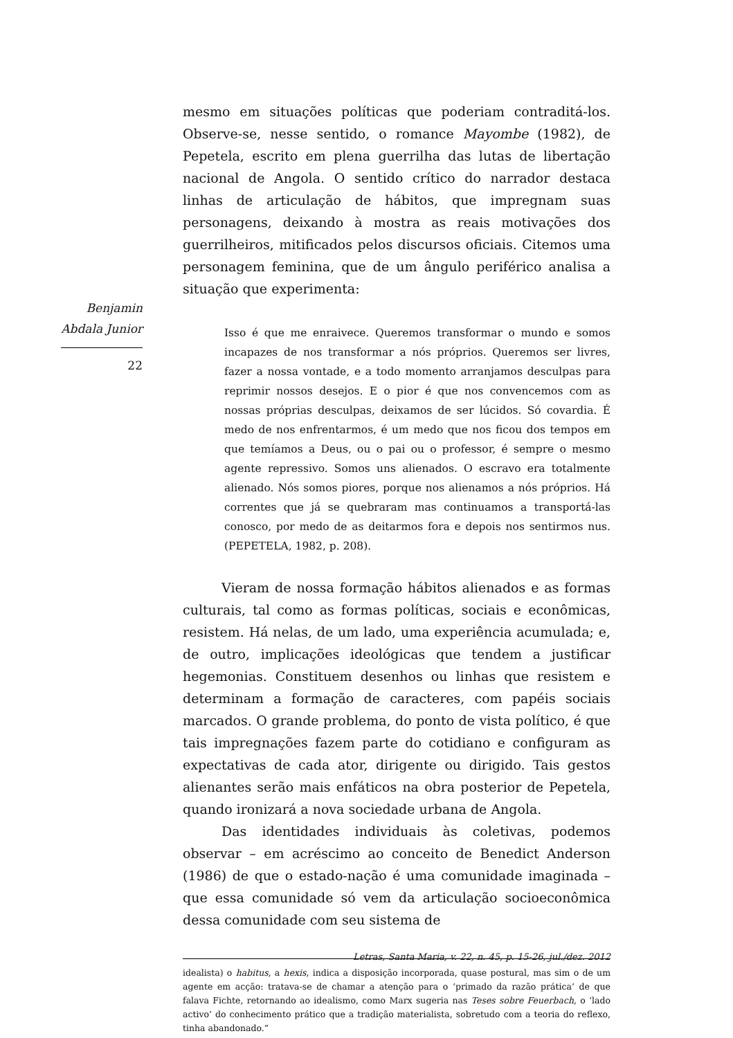Benjamin
Abdala Junior
22
mesmo em situações políticas que poderiam contraditá-los. Observe-se, nesse sentido, o romance Mayombe (1982), de Pepetela, escrito em plena guerrilha das lutas de libertação nacional de Angola. O sentido crítico do narrador destaca linhas de articulação de hábitos, que impregnam suas personagens, deixando à mostra as reais motivações dos guerrilheiros, mitificados pelos discursos oficiais. Citemos uma personagem feminina, que de um ângulo periférico analisa a situação que experimenta:
Isso é que me enraivece. Queremos transformar o mundo e somos incapazes de nos transformar a nós próprios. Queremos ser livres, fazer a nossa vontade, e a todo momento arranjamos desculpas para reprimir nossos desejos. E o pior é que nos convencemos com as nossas próprias desculpas, deixamos de ser lúcidos. Só covardia. É medo de nos enfrentarmos, é um medo que nos ficou dos tempos em que temíamos a Deus, ou o pai ou o professor, é sempre o mesmo agente repressivo. Somos uns alienados. O escravo era totalmente alienado. Nós somos piores, porque nos alienamos a nós próprios. Há correntes que já se quebraram mas continuamos a transportá-las conosco, por medo de as deitarmos fora e depois nos sentirmos nus. (PEPETELA, 1982, p. 208).
Vieram de nossa formação hábitos alienados e as formas culturais, tal como as formas políticas, sociais e econômicas, resistem. Há nelas, de um lado, uma experiência acumulada; e, de outro, implicações ideológicas que tendem a justificar hegemonias. Constituem desenhos ou linhas que resistem e determinam a formação de caracteres, com papéis sociais marcados. O grande problema, do ponto de vista político, é que tais impregnações fazem parte do cotidiano e configuram as expectativas de cada ator, dirigente ou dirigido. Tais gestos alienantes serão mais enfáticos na obra posterior de Pepetela, quando ironizará a nova sociedade urbana de Angola.
Das identidades individuais às coletivas, podemos observar – em acréscimo ao conceito de Benedict Anderson (1986) de que o estado-nação é uma comunidade imaginada – que essa comunidade só vem da articulação socioeconômica dessa comunidade com seu sistema de
idealista) o habitus, a hexis, indica a disposição incorporada, quase postural, mas sim o de um agente em acção: tratava-se de chamar a atenção para o ‘primado da razão prática’ de que falava Fichte, retornando ao idealismo, como Marx sugeria nas Teses sobre Feuerbach, o ‘lado activo’ do conhecimento prático que a tradição materialista, sobretudo com a teoria do reflexo, tinha abandonado.”
Letras, Santa Maria, v. 22, n. 45, p. 15-26, jul./dez. 2012